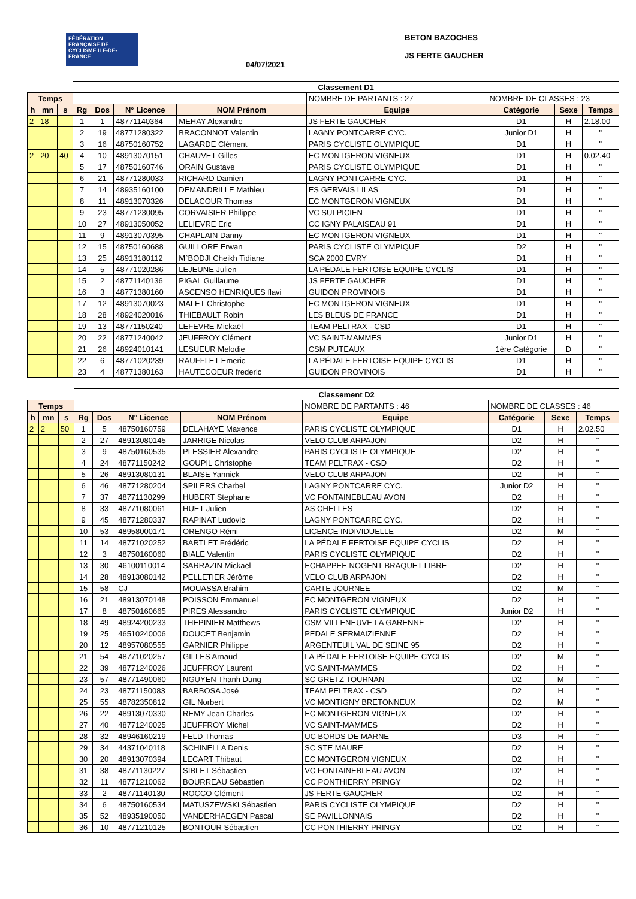FÉDÉRATION FRANÇAISE DE CYCLISME ILE-DE-FRANCE
04/07/2021
BETON BAZOCHES
JS FERTE GAUCHER
| | | | Classement D1 | | | | | | | |
| Temps | | | | | | | NOMBRE DE PARTANTS : 27 | NOMBRE DE CLASSES : 23 | | |
| h | mn | s | Rg | Dos | N° Licence | NOM Prénom | Equipe | Catégorie | Sexe | Temps |
| 2 | 18 | | 1 | 1 | 48771140364 | MEHAY Alexandre | JS FERTE GAUCHER | D1 | H | 2.18.00 |
| | | | 2 | 19 | 48771280322 | BRACONNOT Valentin | LAGNY PONTCARRE CYC. | Junior D1 | H | " |
| | | | 3 | 16 | 48750160752 | LAGARDE Clément | PARIS CYCLISTE OLYMPIQUE | D1 | H | " |
| 2 | 20 | 40 | 4 | 10 | 48913070151 | CHAUVET Gilles | EC MONTGERON VIGNEUX | D1 | H | 0.02.40 |
| | | | 5 | 17 | 48750160746 | ORAIN Gustave | PARIS CYCLISTE OLYMPIQUE | D1 | H | " |
| | | | 6 | 21 | 48771280033 | RICHARD Damien | LAGNY PONTCARRE CYC. | D1 | H | " |
| | | | 7 | 14 | 48935160100 | DEMANDRILLE Mathieu | ES GERVAIS LILAS | D1 | H | " |
| | | | 8 | 11 | 48913070326 | DELACOUR Thomas | EC MONTGERON VIGNEUX | D1 | H | " |
| | | | 9 | 23 | 48771230095 | CORVAISIER Philippe | VC SULPICIEN | D1 | H | " |
| | | | 10 | 27 | 48913050052 | LELIEVRE Eric | CC IGNY PALAISEAU 91 | D1 | H | " |
| | | | 11 | 9 | 48913070395 | CHAPLAIN Danny | EC MONTGERON VIGNEUX | D1 | H | " |
| | | | 12 | 15 | 48750160688 | GUILLORE Erwan | PARIS CYCLISTE OLYMPIQUE | D2 | H | " |
| | | | 13 | 25 | 48913180112 | M`BODJI Cheikh Tidiane | SCA 2000 EVRY | D1 | H | " |
| | | | 14 | 5 | 48771020286 | LEJEUNE Julien | LA PÉDALE FERTOISE EQUIPE CYCLIS | D1 | H | " |
| | | | 15 | 2 | 48771140136 | PIGAL Guillaume | JS FERTE GAUCHER | D1 | H | " |
| | | | 16 | 3 | 48771380160 | ASCENSO HENRIQUES flavi | GUIDON PROVINOIS | D1 | H | " |
| | | | 17 | 12 | 48913070023 | MALET Christophe | EC MONTGERON VIGNEUX | D1 | H | " |
| | | | 18 | 28 | 48924020016 | THIEBAULT Robin | LES BLEUS DE FRANCE | D1 | H | " |
| | | | 19 | 13 | 48771150240 | LEFEVRE Mickaël | TEAM PELTRAX - CSD | D1 | H | " |
| | | | 20 | 22 | 48771240042 | JEUFFROY Clément | VC SAINT-MAMMES | Junior D1 | H | " |
| | | | 21 | 26 | 48924010141 | LESUEUR Melodie | CSM PUTEAUX | 1ère Catégorie | D | " |
| | | | 22 | 6 | 48771020239 | RAUFFLET Emeric | LA PÉDALE FERTOISE EQUIPE CYCLIS | D1 | H | " |
| | | | 23 | 4 | 48771380163 | HAUTECOEUR frederic | GUIDON PROVINOIS | D1 | H | " |
| | | | Classement D2 | | | | | | | |
| Temps | | | | | | | NOMBRE DE PARTANTS : 46 | NOMBRE DE CLASSES : 46 | | |
| h | mn | s | Rg | Dos | N° Licence | NOM Prénom | Equipe | Catégorie | Sexe | Temps |
| 2 | 2 | 50 | 1 | 5 | 48750160759 | DELAHAYE Maxence | PARIS CYCLISTE OLYMPIQUE | D1 | H | 2.02.50 |
| | | | 2 | 27 | 48913080145 | JARRIGE Nicolas | VELO CLUB ARPAJON | D2 | H | " |
| | | | 3 | 9 | 48750160535 | PLESSIER Alexandre | PARIS CYCLISTE OLYMPIQUE | D2 | H | " |
| | | | 4 | 24 | 48771150242 | GOUPIL Christophe | TEAM PELTRAX - CSD | D2 | H | " |
| | | | 5 | 26 | 48913080131 | BLAISE Yannick | VELO CLUB ARPAJON | D2 | H | " |
| | | | 6 | 46 | 48771280204 | SPILERS Charbel | LAGNY PONTCARRE CYC. | Junior D2 | H | " |
| | | | 7 | 37 | 48771130299 | HUBERT Stephane | VC FONTAINEBLEAU AVON | D2 | H | " |
| | | | 8 | 33 | 48771080061 | HUET Julien | AS CHELLES | D2 | H | " |
| | | | 9 | 45 | 48771280337 | RAPINAT Ludovic | LAGNY PONTCARRE CYC. | D2 | H | " |
| | | | 10 | 53 | 48958000171 | ORENGO Rémi | LICENCE INDIVIDUELLE | D2 | M | " |
| | | | 11 | 14 | 48771020252 | BARTLET Frédéric | LA PÉDALE FERTOISE EQUIPE CYCLIS | D2 | H | " |
| | | | 12 | 3 | 48750160060 | BIALE Valentin | PARIS CYCLISTE OLYMPIQUE | D2 | H | " |
| | | | 13 | 30 | 46100110014 | SARRAZIN Mickaël | ECHAPPEE NOGENT BRAQUET LIBRE | D2 | H | " |
| | | | 14 | 28 | 48913080142 | PELLETIER Jérôme | VELO CLUB ARPAJON | D2 | H | " |
| | | | 15 | 58 | CJ | MOUASSA Brahim | CARTE JOURNEE | D2 | M | " |
| | | | 16 | 21 | 48913070148 | POISSON Emmanuel | EC MONTGERON VIGNEUX | D2 | H | " |
| | | | 17 | 8 | 48750160665 | PIRES Alessandro | PARIS CYCLISTE OLYMPIQUE | Junior D2 | H | " |
| | | | 18 | 49 | 48924200233 | THEPINIER Matthews | CSM VILLENEUVE LA GARENNE | D2 | H | " |
| | | | 19 | 25 | 46510240006 | DOUCET Benjamin | PEDALE SERMAIZIENNE | D2 | H | " |
| | | | 20 | 12 | 48957080555 | GARNIER Philippe | ARGENTEUIL VAL DE SEINE 95 | D2 | H | " |
| | | | 21 | 54 | 48771020257 | GILLES Arnaud | LA PÉDALE FERTOISE EQUIPE CYCLIS | D2 | M | " |
| | | | 22 | 39 | 48771240026 | JEUFFROY Laurent | VC SAINT-MAMMES | D2 | H | " |
| | | | 23 | 57 | 48771490060 | NGUYEN Thanh Dung | SC GRETZ TOURNAN | D2 | M | " |
| | | | 24 | 23 | 48771150083 | BARBOSA José | TEAM PELTRAX - CSD | D2 | H | " |
| | | | 25 | 55 | 48782350812 | GIL Norbert | VC MONTIGNY BRETONNEUX | D2 | M | " |
| | | | 26 | 22 | 48913070330 | REMY Jean Charles | EC MONTGERON VIGNEUX | D2 | H | " |
| | | | 27 | 40 | 48771240025 | JEUFFROY Michel | VC SAINT-MAMMES | D2 | H | " |
| | | | 28 | 32 | 48946160219 | FELD Thomas | UC BORDS DE MARNE | D3 | H | " |
| | | | 29 | 34 | 44371040118 | SCHINELLA Denis | SC STE MAURE | D2 | H | " |
| | | | 30 | 20 | 48913070394 | LECART Thibaut | EC MONTGERON VIGNEUX | D2 | H | " |
| | | | 31 | 38 | 48771130227 | SIBLET Sébastien | VC FONTAINEBLEAU AVON | D2 | H | " |
| | | | 32 | 11 | 48771210062 | BOURREAU Sébastien | CC PONTHIERRY PRINGY | D2 | H | " |
| | | | 33 | 2 | 48771140130 | ROCCO Clément | JS FERTE GAUCHER | D2 | H | " |
| | | | 34 | 6 | 48750160534 | MATUSZEWSKI Sébastien | PARIS CYCLISTE OLYMPIQUE | D2 | H | " |
| | | | 35 | 52 | 48935190050 | VANDERHAEGEN Pascal | SE PAVILLONNAIS | D2 | H | " |
| | | | 36 | 10 | 48771210125 | BONTOUR Sébastien | CC PONTHIERRY PRINGY | D2 | H | " |